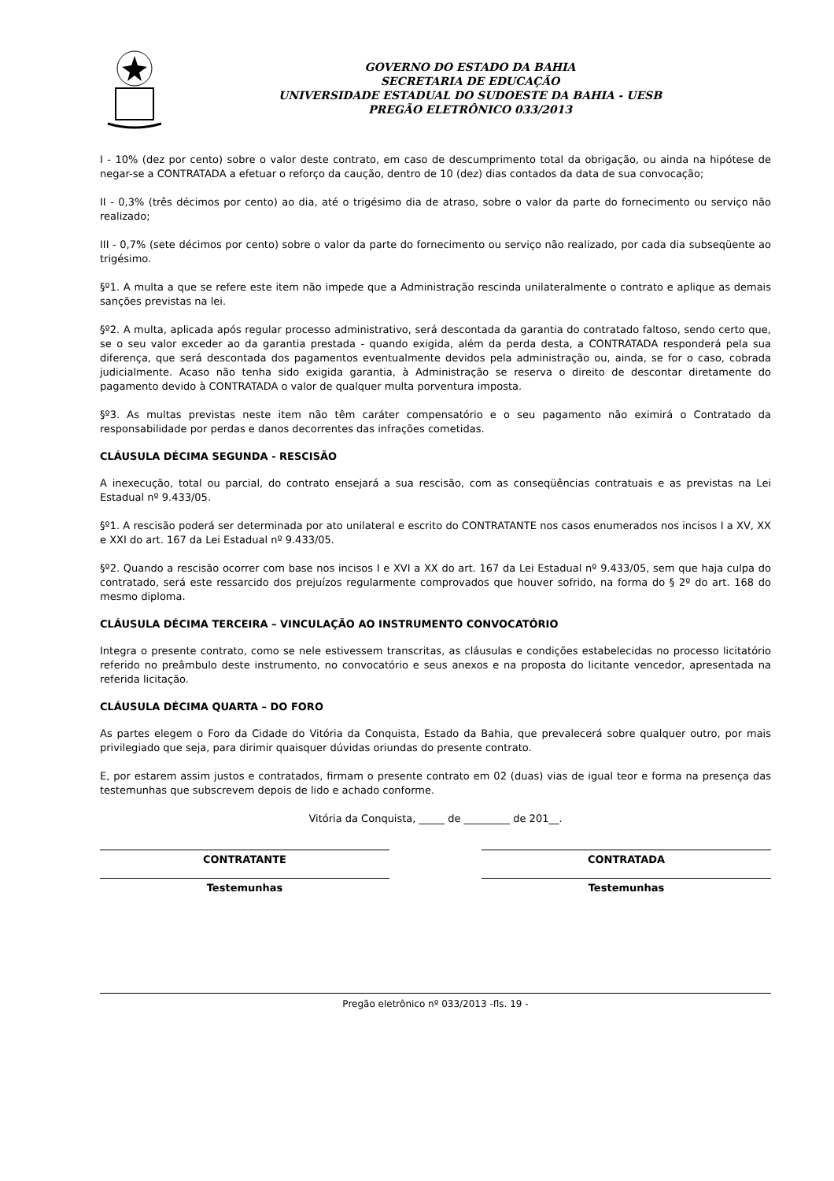GOVERNO DO ESTADO DA BAHIA
SECRETARIA DE EDUCAÇÃO
UNIVERSIDADE ESTADUAL DO SUDOESTE DA BAHIA - UESB
PREGÃO ELETRÔNICO 033/2013
I - 10% (dez por cento) sobre o valor deste contrato, em caso de descumprimento total da obrigação, ou ainda na hipótese de negar-se a CONTRATADA a efetuar o reforço da caução, dentro de 10 (dez) dias contados da data de sua convocação;
II - 0,3% (três décimos por cento) ao dia, até o trigésimo dia de atraso, sobre o valor da parte do fornecimento ou serviço não realizado;
III - 0,7% (sete décimos por cento) sobre o valor da parte do fornecimento ou serviço não realizado, por cada dia subseqüente ao trigésimo.
§º1. A multa a que se refere este item não impede que a Administração rescinda unilateralmente o contrato e aplique as demais sanções previstas na lei.
§º2. A multa, aplicada após regular processo administrativo, será descontada da garantia do contratado faltoso, sendo certo que, se o seu valor exceder ao da garantia prestada - quando exigida, além da perda desta, a CONTRATADA responderá pela sua diferença, que será descontada dos pagamentos eventualmente devidos pela administração ou, ainda, se for o caso, cobrada judicialmente. Acaso não tenha sido exigida garantia, à Administração se reserva o direito de descontar diretamente do pagamento devido à CONTRATADA o valor de qualquer multa porventura imposta.
§º3. As multas previstas neste item não têm caráter compensatório e o seu pagamento não eximirá o Contratado da responsabilidade por perdas e danos decorrentes das infrações cometidas.
CLÁUSULA DÉCIMA SEGUNDA - RESCISÃO
A inexecução, total ou parcial, do contrato ensejará a sua rescisão, com as conseqüências contratuais e as previstas na Lei Estadual nº 9.433/05.
§º1. A rescisão poderá ser determinada por ato unilateral e escrito do CONTRATANTE nos casos enumerados nos incisos I a XV, XX e XXI do art. 167 da Lei Estadual nº 9.433/05.
§º2. Quando a rescisão ocorrer com base nos incisos I e XVI a XX do art. 167 da Lei Estadual nº 9.433/05, sem que haja culpa do contratado, será este ressarcido dos prejuízos regularmente comprovados que houver sofrido, na forma do § 2º do art. 168 do mesmo diploma.
CLÁUSULA DÉCIMA TERCEIRA – VINCULAÇÃO AO INSTRUMENTO CONVOCATÓRIO
Integra o presente contrato, como se nele estivessem transcritas, as cláusulas e condições estabelecidas no processo licitatório referido no preâmbulo deste instrumento, no convocatório e seus anexos e na proposta do licitante vencedor, apresentada na referida licitação.
CLÁUSULA DÉCIMA QUARTA – DO FORO
As partes elegem o Foro da Cidade do Vitória da Conquista, Estado da Bahia, que prevalecerá sobre qualquer outro, por mais privilegiado que seja, para dirimir quaisquer dúvidas oriundas do presente contrato.
E, por estarem assim justos e contratados, firmam o presente contrato em 02 (duas) vias de igual teor e forma na presença das testemunhas que subscrevem depois de lido e achado conforme.
Vitória da Conquista, _____ de _________ de 201__.
CONTRATANTE CONTRATADA
Testemunhas Testemunhas
Pregão eletrônico nº 033/2013 -fls. 19 -